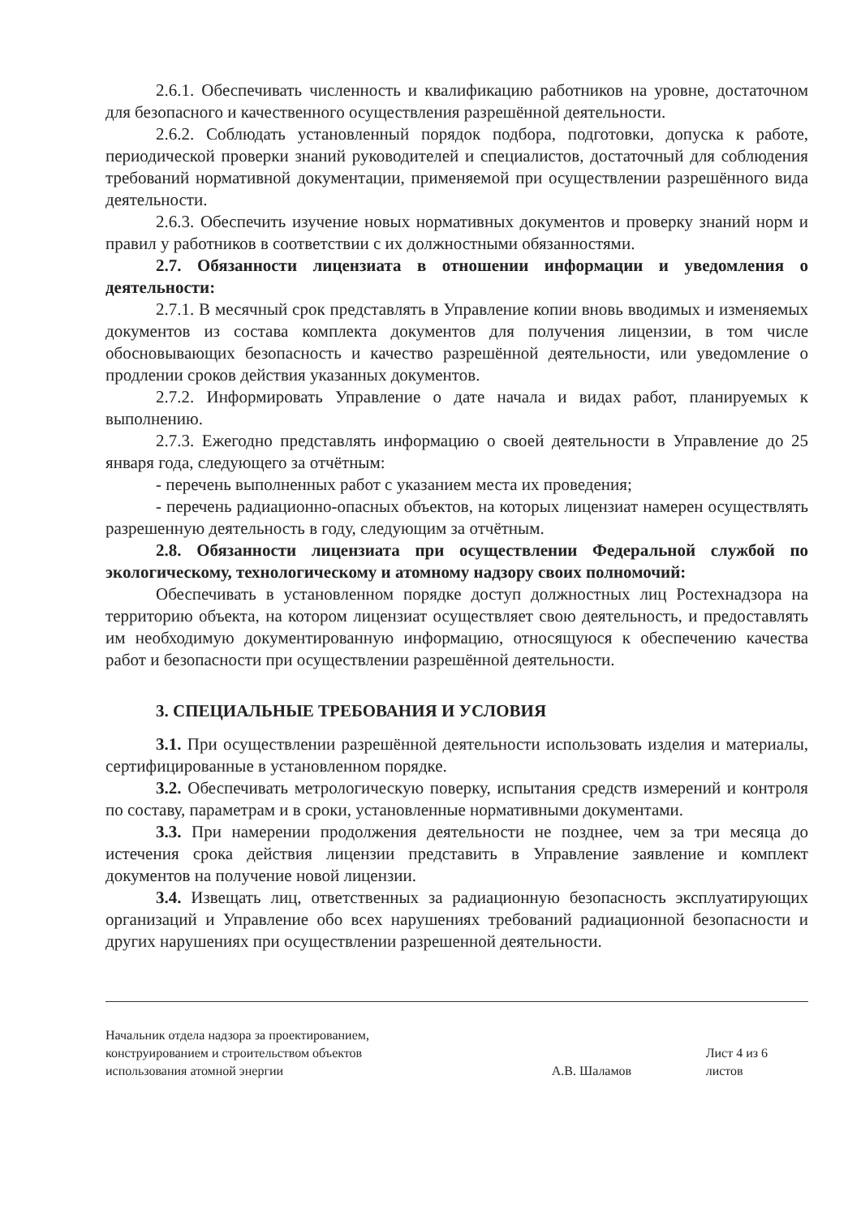2.6.1. Обеспечивать численность и квалификацию работников на уровне, достаточном для безопасного и качественного осуществления разрешённой деятельности.
2.6.2. Соблюдать установленный порядок подбора, подготовки, допуска к работе, периодической проверки знаний руководителей и специалистов, достаточный для соблюдения требований нормативной документации, применяемой при осуществлении разрешённого вида деятельности.
2.6.3. Обеспечить изучение новых нормативных документов и проверку знаний норм и правил у работников в соответствии с их должностными обязанностями.
2.7. Обязанности лицензиата в отношении информации и уведомления о деятельности:
2.7.1. В месячный срок представлять в Управление копии вновь вводимых и изменяемых документов из состава комплекта документов для получения лицензии, в том числе обосновывающих безопасность и качество разрешённой деятельности, или уведомление о продлении сроков действия указанных документов.
2.7.2. Информировать Управление о дате начала и видах работ, планируемых к выполнению.
2.7.3. Ежегодно представлять информацию о своей деятельности в Управление до 25 января года, следующего за отчётным:
- перечень выполненных работ с указанием места их проведения;
- перечень радиационно-опасных объектов, на которых лицензиат намерен осуществлять разрешенную деятельность в году, следующим за отчётным.
2.8. Обязанности лицензиата при осуществлении Федеральной службой по экологическому, технологическому и атомному надзору своих полномочий:
Обеспечивать в установленном порядке доступ должностных лиц Ростехнадзора на территорию объекта, на котором лицензиат осуществляет свою деятельность, и предоставлять им необходимую документированную информацию, относящуюся к обеспечению качества работ и безопасности при осуществлении разрешённой деятельности.
3. СПЕЦИАЛЬНЫЕ ТРЕБОВАНИЯ И УСЛОВИЯ
3.1. При осуществлении разрешённой деятельности использовать изделия и материалы, сертифицированные в установленном порядке.
3.2. Обеспечивать метрологическую поверку, испытания средств измерений и контроля по составу, параметрам и в сроки, установленные нормативными документами.
3.3. При намерении продолжения деятельности не позднее, чем за три месяца до истечения срока действия лицензии представить в Управление заявление и комплект документов на получение новой лицензии.
3.4. Извещать лиц, ответственных за радиационную безопасность эксплуатирующих организаций и Управление обо всех нарушениях требований радиационной безопасности и других нарушениях при осуществлении разрешенной деятельности.
Начальник отдела надзора за проектированием,
конструированием и строительством объектов
использования атомной энергии
А.В. Шаламов
Лист 4 из 6 листов